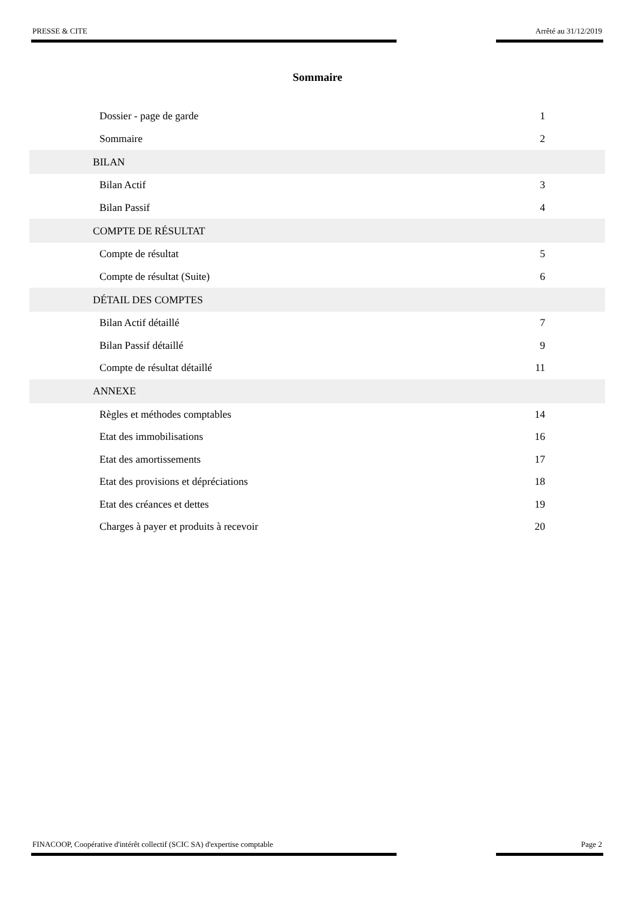PRESSE & CITE Arrêté au 31/12/2019
Sommaire
Dossier - page de garde 1
Sommaire 2
BILAN
Bilan Actif 3
Bilan Passif 4
COMPTE DE RÉSULTAT
Compte de résultat 5
Compte de résultat (Suite) 6
DÉTAIL DES COMPTES
Bilan Actif détaillé 7
Bilan Passif détaillé 9
Compte de résultat détaillé 11
ANNEXE
Règles et méthodes comptables 14
Etat des immobilisations 16
Etat des amortissements 17
Etat des provisions et dépréciations 18
Etat des créances et dettes 19
Charges à payer et produits à recevoir 20
FINACOOP, Coopérative d'intérêt collectif (SCIC SA) d'expertise comptable Page 2